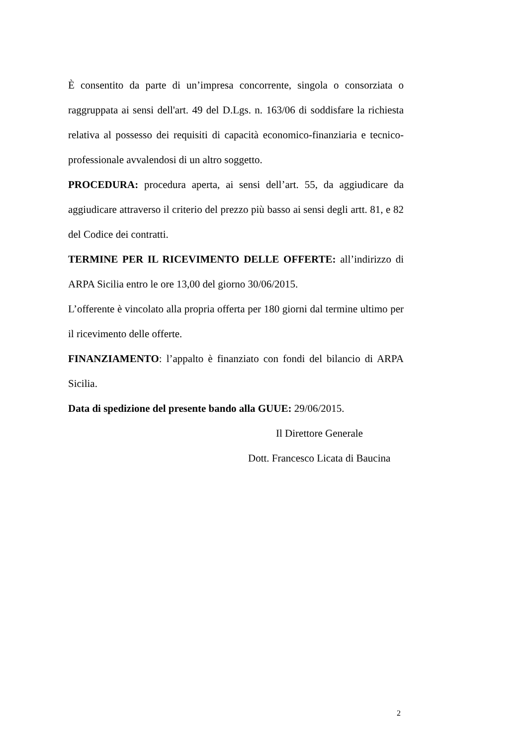È consentito da parte di un’impresa concorrente, singola o consorziata o raggruppata ai sensi dell'art. 49 del D.Lgs. n. 163/06 di soddisfare la richiesta relativa al possesso dei requisiti di capacità economico-finanziaria e tecnico-professionale avvalendosi di un altro soggetto.
PROCEDURA: procedura aperta, ai sensi dell’art. 55, da aggiudicare da aggiudicare attraverso il criterio del prezzo più basso ai sensi degli artt. 81, e 82 del Codice dei contratti.
TERMINE PER IL RICEVIMENTO DELLE OFFERTE: all’indirizzo di ARPA Sicilia entro le ore 13,00 del giorno 30/06/2015.
L’offerente è vincolato alla propria offerta per 180 giorni dal termine ultimo per il ricevimento delle offerte.
FINANZIAMENTO: l’appalto è finanziato con fondi del bilancio di ARPA Sicilia.
Data di spedizione del presente bando alla GUUE: 29/06/2015.
Il Direttore Generale
Dott. Francesco Licata di Baucina
2